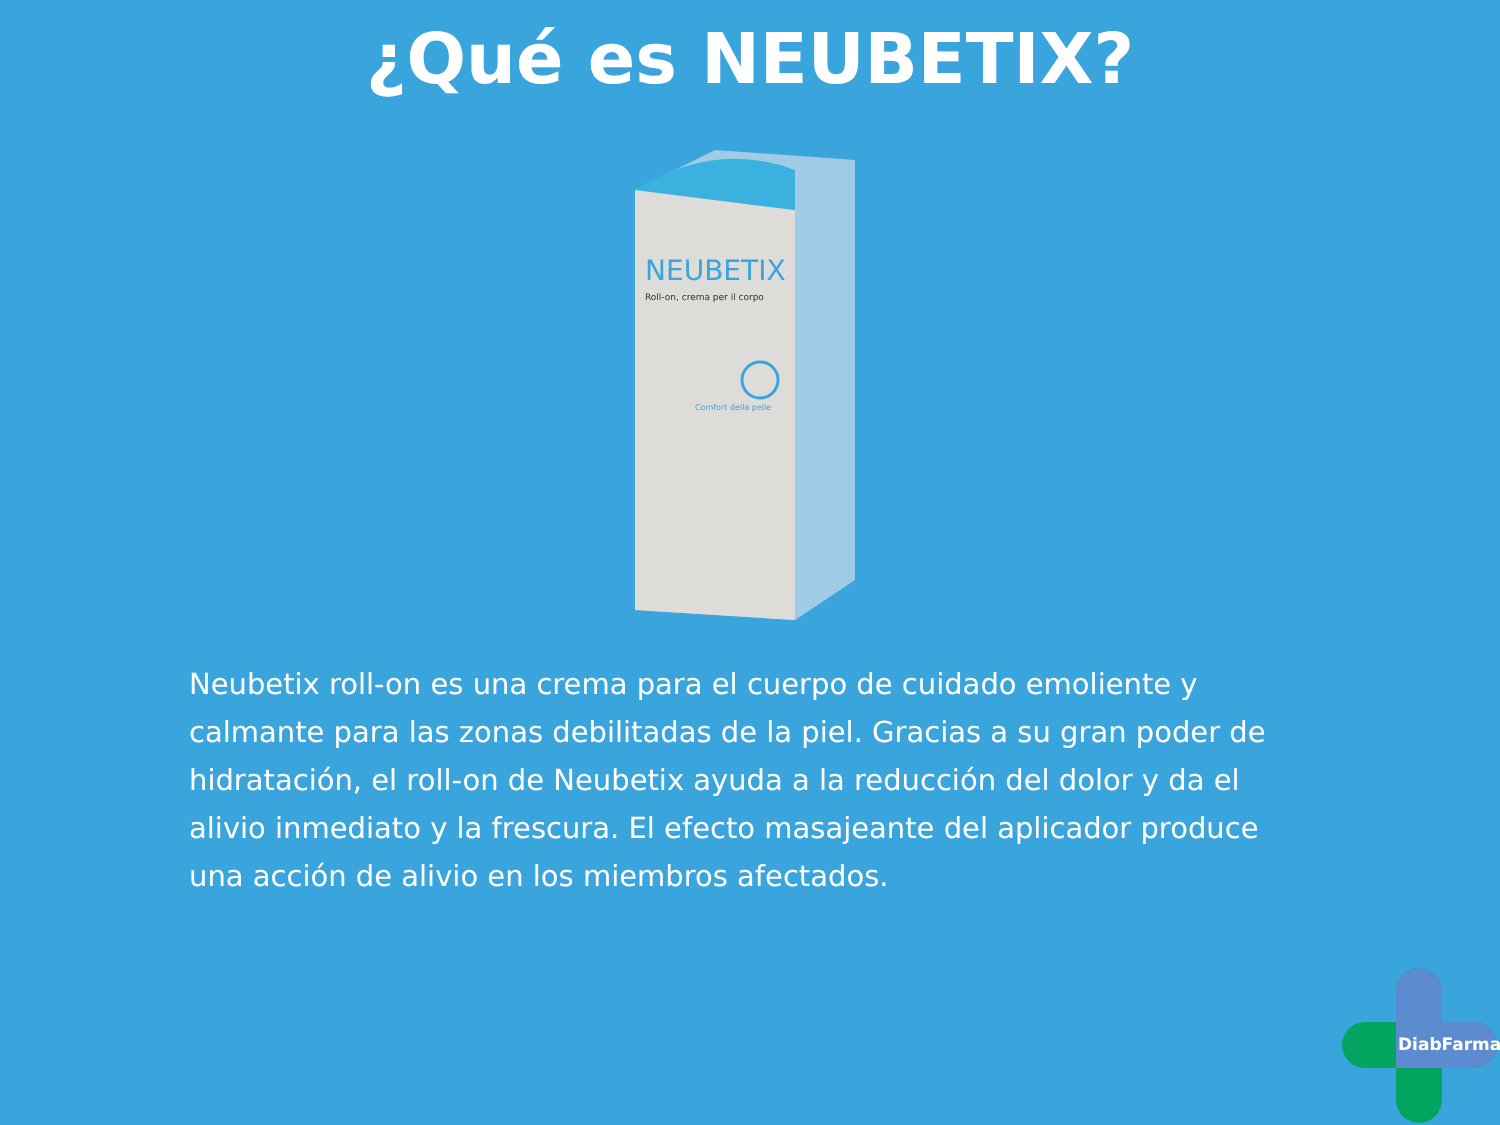¿Qué es NEUBETIX?
NEUBETIX
Roll-on, crema per il corpo
Comfort della pelle
Neubetix roll-on es una crema para el cuerpo de cuidado emoliente y calmante para las zonas debilitadas de la piel. Gracias a su gran poder de hidratación, el roll-on de Neubetix ayuda a la reducción del dolor y da el alivio inmediato y la frescura. El efecto masajeante del aplicador produce una acción de alivio en los miembros afectados.
DiabFarma